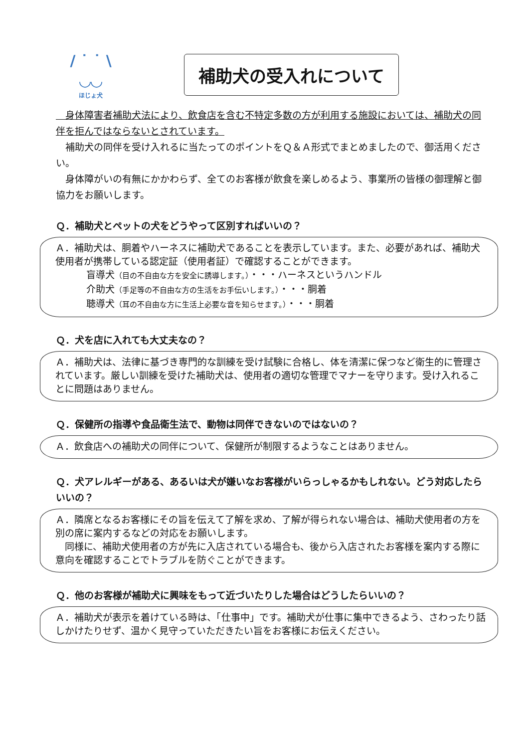/ ˙ ˙ \
◡◡
ほじょ犬
補助犬の受入れについて
　身体障害者補助犬法により、飲食店を含む不特定多数の方が利用する施設においては、補助犬の同伴を拒んではならないとされています。
　補助犬の同伴を受け入れるに当たってのポイントをＱ＆Ａ形式でまとめましたので、御活用ください。
　身体障がいの有無にかかわらず、全てのお客様が飲食を楽しめるよう、事業所の皆様の御理解と御協力をお願いします。
Ｑ．補助犬とペットの犬をどうやって区別すればいいの？
Ａ．補助犬は、胴着やハーネスに補助犬であることを表示しています。また、必要があれば、補助犬使用者が携帯している認定証（使用者証）で確認することができます。
盲導犬（目の不自由な方を安全に誘導します。）・・・ハーネスというハンドル
介助犬（手足等の不自由な方の生活をお手伝いします。）・・・胴着
聴導犬（耳の不自由な方に生活上必要な音を知らせます。）・・・胴着
Ｑ．犬を店に入れても大丈夫なの？
Ａ．補助犬は、法律に基づき専門的な訓練を受け試験に合格し、体を清潔に保つなど衛生的に管理されています。厳しい訓練を受けた補助犬は、使用者の適切な管理でマナーを守ります。受け入れることに問題はありません。
Ｑ．保健所の指導や食品衛生法で、動物は同伴できないのではないの？
Ａ．飲食店への補助犬の同伴について、保健所が制限するようなことはありません。
Ｑ．犬アレルギーがある、あるいは犬が嫌いなお客様がいらっしゃるかもしれない。どう対応したらいいの？
Ａ．隣席となるお客様にその旨を伝えて了解を求め、了解が得られない場合は、補助犬使用者の方を別の席に案内するなどの対応をお願いします。
　同様に、補助犬使用者の方が先に入店されている場合も、後から入店されたお客様を案内する際に意向を確認することでトラブルを防ぐことができます。
Ｑ．他のお客様が補助犬に興味をもって近づいたりした場合はどうしたらいいの？
Ａ．補助犬が表示を着けている時は、「仕事中」です。補助犬が仕事に集中できるよう、さわったり話しかけたりせず、温かく見守っていただきたい旨をお客様にお伝えください。